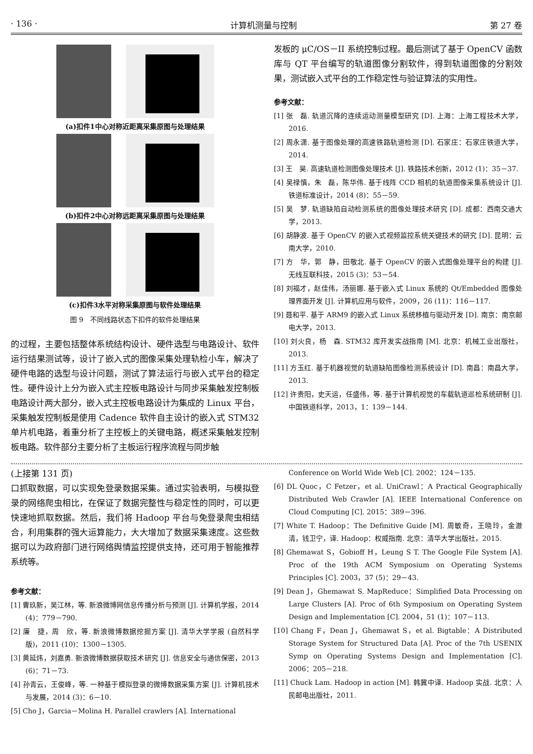· 136 · 计算机测量与控制 第 27 卷
(a)扣件1中心对称近距离采集原图与处理结果
(b)扣件2中心对称远距离采集原图与处理结果
(c)扣件3水平对称采集原图与软件处理结果
图 9　不同线路状态下扣件的软件处理结果
的过程，主要包括整体系统结构设计、硬件选型与电路设计、软件运行结果测试等，设计了嵌入式的图像采集处理轨检小车，解决了硬件电路的选型与设计问题，测试了算法运行与嵌入式平台的稳定性。硬件设计上分为嵌入式主控板电路设计与同步采集触发控制板电路设计两大部分，嵌入式主控板电路设计为集成的 Linux 平台，采集触发控制板是使用 Cadence 软件自主设计的嵌入式 STM32 单片机电路，着重分析了主控板上的关键电路，概述采集触发控制板电路。软件部分主要分析了主板运行程序流程与同步触
发板的 μC/OS－II 系统控制过程。最后测试了基于 OpenCV 函数库与 QT 平台编写的轨道图像分割软件，得到轨道图像的分割效果，测试嵌入式平台的工作稳定性与验证算法的实用性。
参考文献：
[1] 张　磊. 轨道沉降的连续运动测量模型研究 [D]. 上海：上海工程技术大学，2016.
[2] 周永潇. 基于图像处理的高速铁路轨道检测 [D]. 石家庄：石家庄铁道大学，2014.
[3] 王　昊. 高速轨道检测图像处理技术 [J]. 铁路技术创新，2012 (1)：35－37.
[4] 吴禄慎，朱　磊，陈华伟. 基于线阵 CCD 相机的轨道图像采集系统设计 [J]. 铁道标准设计，2014 (8)：55－59.
[5] 吴　梦. 轨道缺陷自动检测系统的图像处理技术研究 [D]. 成都：西南交通大学，2013.
[6] 胡静波. 基于 OpenCV 的嵌入式视频监控系统关键技术的研究 [D]. 昆明：云南大学，2010.
[7] 方　华，郭　静，田敬北. 基于 OpenCV 的嵌入式图像处理平台的构建 [J]. 无线互联科技，2015 (3)：53－54.
[8] 刘福才，赵佳伟，汤丽娜. 基于嵌入式 Linux 系统的 Qt/Embedded 图像处理界面开发 [J]. 计算机应用与软件，2009，26 (11)：116－117.
[9] 聂和平. 基于 ARM9 的嵌入式 Linux 系统移植与驱动开发 [D]. 南京：南京邮电大学，2013.
[10] 刘火良，杨　森. STM32 库开发实战指南 [M]. 北京：机械工业出版社，2013.
[11] 方玉红. 基于机器视觉的轨道缺陷图像检测系统设计 [D]. 南昌：南昌大学，2013.
[12] 许贵阳，史天运，任盛伟，等. 基于计算机视觉的车载轨道巡检系统研制 [J]. 中国铁道科学，2013，1：139－144.
(上接第 131 页)
口抓取数据，可以实现免登录数据采集。通过实验表明，与模拟登录的网络爬虫相比，在保证了数据完整性与稳定性的同时，可以更快速地抓取数据。然后，我们将 Hadoop 平台与免登录爬虫相结合，利用集群的强大运算能力，大大增加了数据采集速度。这些数据可以为政府部门进行网络舆情监控提供支持，还可用于智能推荐系统等。
参考文献：
[1] 曹玖新，吴江林，等. 新浪微博网信息传播分析与预测 [J]. 计算机学报，2014 (4)：779－790.
[2] 廉　捷，周　欣，等. 新浪微博数据挖掘方案 [J]. 清华大学学报 (自然科学版)，2011 (10)：1300－1305.
[3] 黄延炜，刘嘉勇. 新浪微博数据获取技术研究 [J]. 信息安全与通信保密，2013 (6)：71－73.
[4] 孙青云，王俊峰，等. 一种基于模拟登录的微博数据采集方案 [J]. 计算机技术与发展，2014 (3)：6－10.
[5] Cho J，Garcia－Molina H. Parallel crawlers [A]. International
Conference on World Wide Web [C]. 2002：124－135.
[6] DL Quoc，C Fetzer，et al. UniCrawl：A Practical Geographically Distributed Web Crawler [A]. IEEE International Conference on Cloud Computing [C]. 2015：389－396.
[7] White T. Hadoop：The Definitive Guide [M]. 周敏奇，王晓玲，金澈清，钱卫宁，译. Hadoop：权威指南. 北京：清华大学出版社，2015.
[8] Ghemawat S，Gobioff H，Leung S T. The Google File System [A]. Proc of the 19th ACM Symposium on Operating Systems Principles [C]. 2003，37 (5)：29－43.
[9] Dean J，Ghemawat S. MapReduce：Simplified Data Processing on Large Clusters [A]. Proc of 6th Symposium on Operating System Design and Implementation [C]. 2004，51 (1)：107－113.
[10] Chang F，Dean J，Ghemawat S，et al. Bigtable：A Distributed Storage System for Structured Data [A]. Proc of the 7th USENIX Symp on Operating Systems Design and Implementation [C]. 2006：205－218.
[11] Chuck Lam. Hadoop in action [M]. 韩冀中译. Hadoop 实战. 北京：人民邮电出版社，2011.